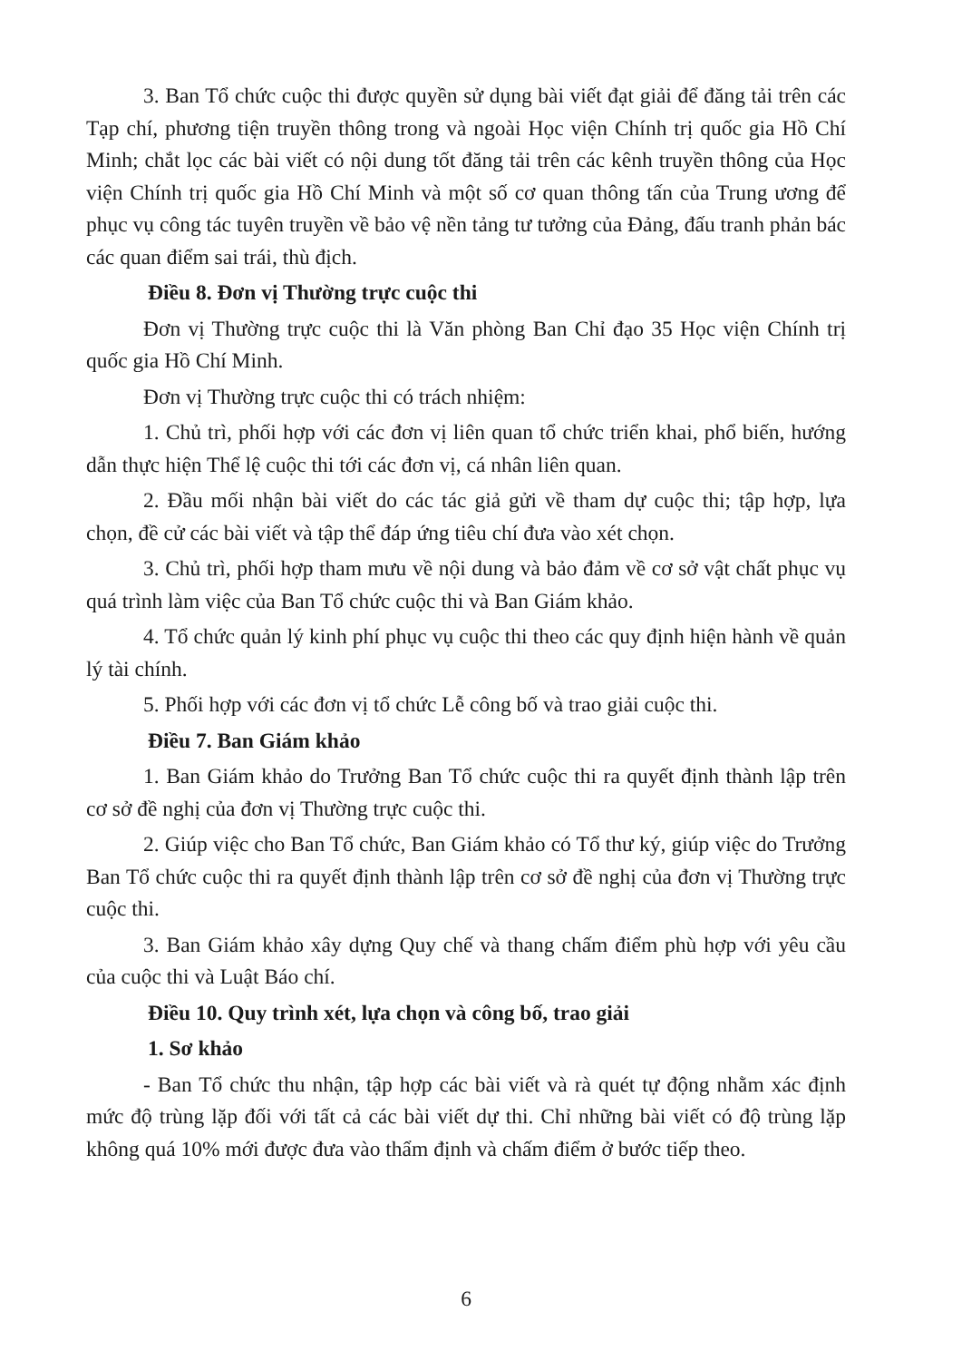3. Ban Tổ chức cuộc thi được quyền sử dụng bài viết đạt giải để đăng tải trên các Tạp chí, phương tiện truyền thông trong và ngoài Học viện Chính trị quốc gia Hồ Chí Minh; chắt lọc các bài viết có nội dung tốt đăng tải trên các kênh truyền thông của Học viện Chính trị quốc gia Hồ Chí Minh và một số cơ quan thông tấn của Trung ương để phục vụ công tác tuyên truyền về bảo vệ nền tảng tư tưởng của Đảng, đấu tranh phản bác các quan điểm sai trái, thù địch.
Điều 8. Đơn vị Thường trực cuộc thi
Đơn vị Thường trực cuộc thi là Văn phòng Ban Chỉ đạo 35 Học viện Chính trị quốc gia Hồ Chí Minh.
Đơn vị Thường trực cuộc thi có trách nhiệm:
1. Chủ trì, phối hợp với các đơn vị liên quan tổ chức triển khai, phổ biến, hướng dẫn thực hiện Thể lệ cuộc thi tới các đơn vị, cá nhân liên quan.
2. Đầu mối nhận bài viết do các tác giả gửi về tham dự cuộc thi; tập hợp, lựa chọn, đề cử các bài viết và tập thể đáp ứng tiêu chí đưa vào xét chọn.
3. Chủ trì, phối hợp tham mưu về nội dung và bảo đảm về cơ sở vật chất phục vụ quá trình làm việc của Ban Tổ chức cuộc thi và Ban Giám khảo.
4. Tổ chức quản lý kinh phí phục vụ cuộc thi theo các quy định hiện hành về quản lý tài chính.
5. Phối hợp với các đơn vị tổ chức Lễ công bố và trao giải cuộc thi.
Điều 7. Ban Giám khảo
1. Ban Giám khảo do Trưởng Ban Tổ chức cuộc thi ra quyết định thành lập trên cơ sở đề nghị của đơn vị Thường trực cuộc thi.
2. Giúp việc cho Ban Tổ chức, Ban Giám khảo có Tổ thư ký, giúp việc do Trưởng Ban Tổ chức cuộc thi ra quyết định thành lập trên cơ sở đề nghị của đơn vị Thường trực cuộc thi.
3. Ban Giám khảo xây dựng Quy chế và thang chấm điểm phù hợp với yêu cầu của cuộc thi và Luật Báo chí.
Điều 10. Quy trình xét, lựa chọn và công bố, trao giải
1. Sơ khảo
- Ban Tổ chức thu nhận, tập hợp các bài viết và rà quét tự động nhằm xác định mức độ trùng lặp đối với tất cả các bài viết dự thi. Chỉ những bài viết có độ trùng lặp không quá 10% mới được đưa vào thẩm định và chấm điểm ở bước tiếp theo.
6